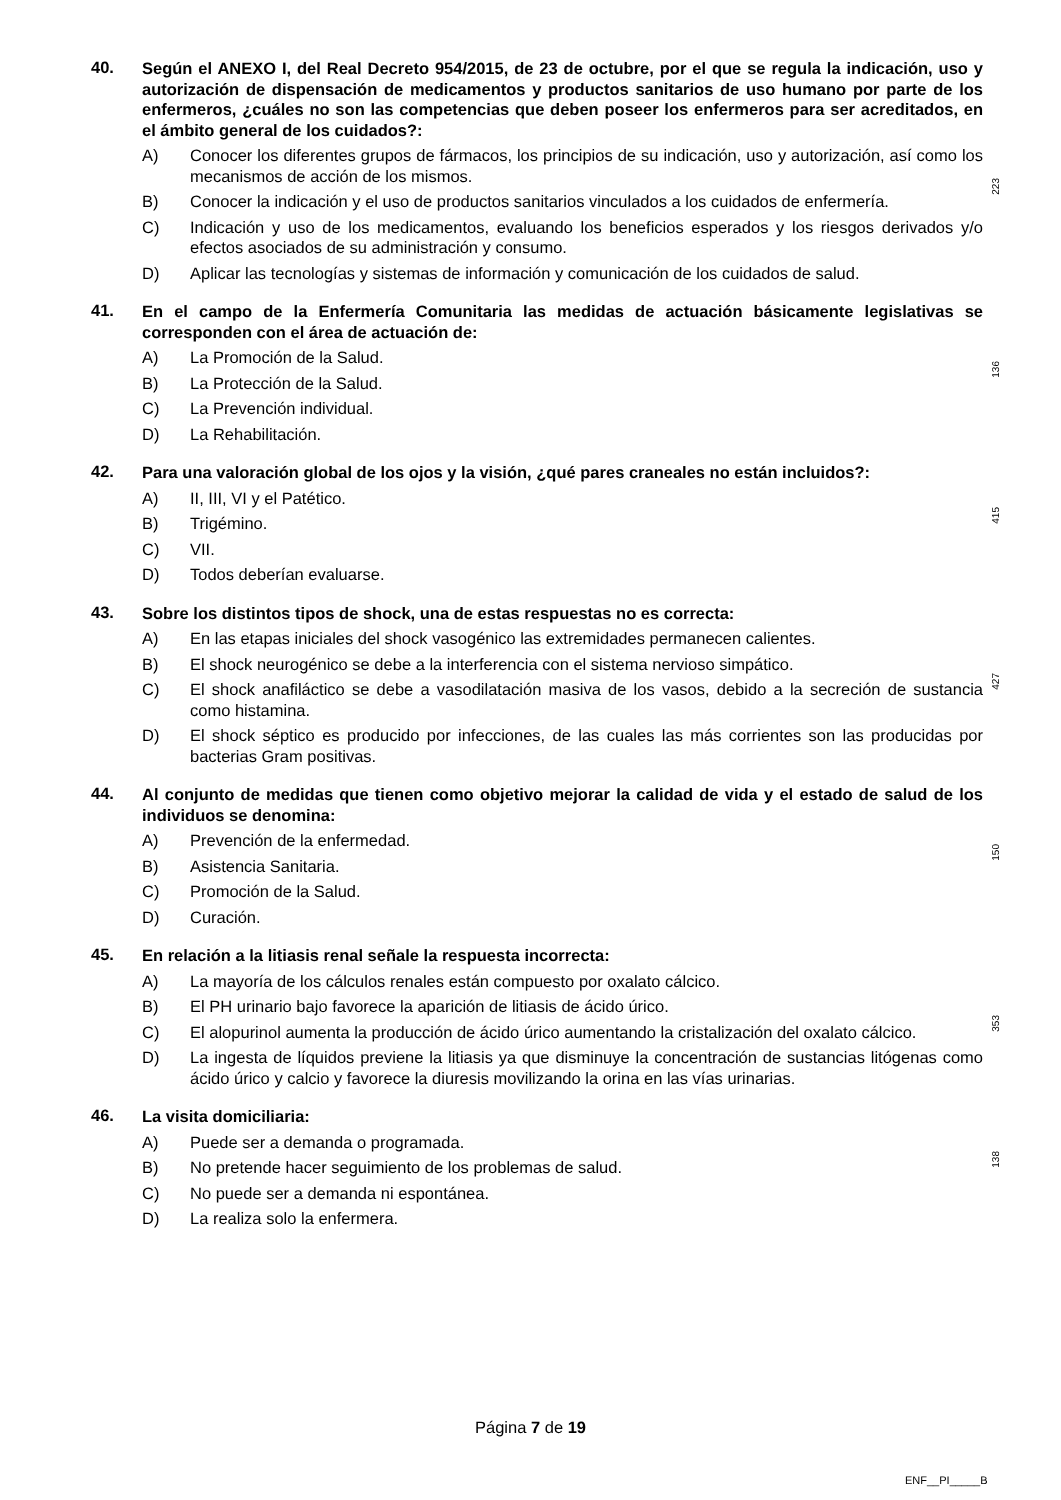40.
Según el ANEXO I, del Real Decreto 954/2015, de 23 de octubre, por el que se regula la indicación, uso y autorización de dispensación de medicamentos y productos sanitarios de uso humano por parte de los enfermeros, ¿cuáles no son las competencias que deben poseer los enfermeros para ser acreditados, en el ámbito general de los cuidados?:
A) Conocer los diferentes grupos de fármacos, los principios de su indicación, uso y autorización, así como los mecanismos de acción de los mismos.
B) Conocer la indicación y el uso de productos sanitarios vinculados a los cuidados de enfermería.
C) Indicación y uso de los medicamentos, evaluando los beneficios esperados y los riesgos derivados y/o efectos asociados de su administración y consumo.
D) Aplicar las tecnologías y sistemas de información y comunicación de los cuidados de salud.
223
41.
En el campo de la Enfermería Comunitaria las medidas de actuación básicamente legislativas se corresponden con el área de actuación de:
A) La Promoción de la Salud.
B) La Protección de la Salud.
C) La Prevención individual.
D) La Rehabilitación.
136
42.
Para una valoración global de los ojos y la visión, ¿qué pares craneales no están incluidos?:
A) II, III, VI y el Patético.
B) Trigémino.
C) VII.
D) Todos deberían evaluarse.
415
43.
Sobre los distintos tipos de shock, una de estas respuestas no es correcta:
A) En las etapas iniciales del shock vasogénico las extremidades permanecen calientes.
B) El shock neurogénico se debe a la interferencia con el sistema nervioso simpático.
C) El shock anafiláctico se debe a vasodilatación masiva de los vasos, debido a la secreción de sustancia como histamina.
D) El shock séptico es producido por infecciones, de las cuales las más corrientes son las producidas por bacterias Gram positivas.
427
44.
Al conjunto de medidas que tienen como objetivo mejorar la calidad de vida y el estado de salud de los individuos se denomina:
A) Prevención de la enfermedad.
B) Asistencia Sanitaria.
C) Promoción de la Salud.
D) Curación.
150
45.
En relación a la litiasis renal señale la respuesta incorrecta:
A) La mayoría de los cálculos renales están compuesto por oxalato cálcico.
B) El PH urinario bajo favorece la aparición de litiasis de ácido úrico.
C) El alopurinol aumenta la producción de ácido úrico aumentando la cristalización del oxalato cálcico.
D) La ingesta de líquidos previene la litiasis ya que disminuye la concentración de sustancias litógenas como ácido úrico y calcio y favorece la diuresis movilizando la orina en las vías urinarias.
353
46.
La visita domiciliaria:
A) Puede ser a demanda o programada.
B) No pretende hacer seguimiento de los problemas de salud.
C) No puede ser a demanda ni espontánea.
D) La realiza solo la enfermera.
138
Página 7 de 19
ENF__PI_____B